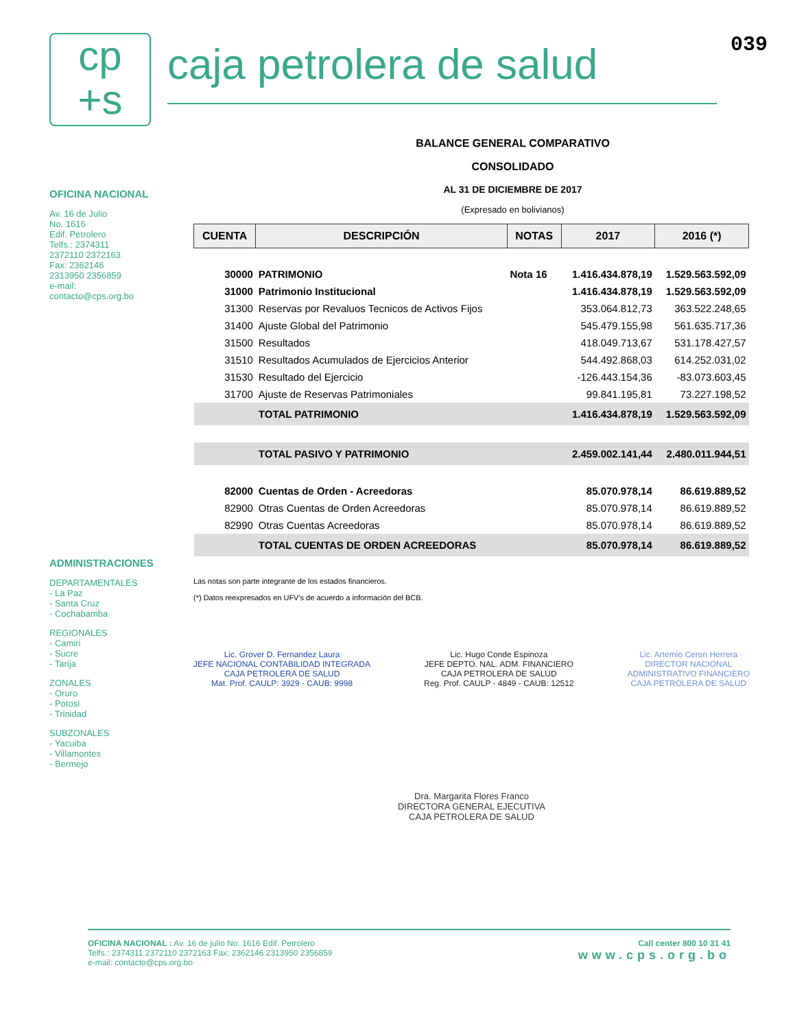cp
+s
caja petrolera de salud
039
OFICINA NACIONAL
Av. 16 de Julio
No. 1616
Edif. Petrolero
Telfs.: 2374311
2372110 2372163
Fax: 2362146
2313950 2356859
e-mail:
contacto@cps.org.bo
ADMINISTRACIONES
DEPARTAMENTALES
- La Paz
- Santa Cruz
- Cochabamba
REGIONALES
- Camiri
- Sucre
- Tarija
ZONALES
- Oruro
- Potosi
- Trinidad
SUBZONALES
- Yacuiba
- Villamontes
- Bermejo
BALANCE GENERAL COMPARATIVO
CONSOLIDADO
AL 31 DE DICIEMBRE DE 2017
(Expresado en bolivianos)
| CUENTA | DESCRIPCIÓN | NOTAS | 2017 | 2016 (*) |
| --- | --- | --- | --- | --- |
| 30000 | PATRIMONIO | Nota 16 | 1.416.434.878,19 | 1.529.563.592,09 |
| 31000 | Patrimonio Institucional | | 1.416.434.878,19 | 1.529.563.592,09 |
| 31300 | Reservas por Revaluos Tecnicos de Activos Fijos | | 353.064.812,73 | 363.522.248,65 |
| 31400 | Ajuste Global del Patrimonio | | 545.479.155,98 | 561.635.717,36 |
| 31500 | Resultados | | 418.049.713,67 | 531.178.427,57 |
| 31510 | Resultados Acumulados de Ejercicios Anterior | | 544.492.868,03 | 614.252.031,02 |
| 31530 | Resultado del Ejercicio | | -126.443.154,36 | -83.073.603,45 |
| 31700 | Ajuste de Reservas Patrimoniales | | 99.841.195,81 | 73.227.198,52 |
| | TOTAL PATRIMONIO | | 1.416.434.878,19 | 1.529.563.592,09 |
| | TOTAL PASIVO Y PATRIMONIO | | 2.459.002.141,44 | 2.480.011.944,51 |
| 82000 | Cuentas de Orden - Acreedoras | | 85.070.978,14 | 86.619.889,52 |
| 82900 | Otras Cuentas de Orden Acreedoras | | 85.070.978,14 | 86.619.889,52 |
| 82990 | Otras Cuentas Acreedoras | | 85.070.978,14 | 86.619.889,52 |
| | TOTAL CUENTAS DE ORDEN ACREEDORAS | | 85.070.978,14 | 86.619.889,52 |
Las notas son parte integrante de los estados financieros.
(*) Datos reexpresados en UFV's de acuerdo a información del BCB.
Lic. Grover D. Fernandez Laura
JEFE NACIONAL CONTABILIDAD INTEGRADA
CAJA PETROLERA DE SALUD
Mat. Prof. CAULP: 3929 - CAUB: 9998
Lic. Hugo Conde Espinoza
JEFE DEPTO. NAL. ADM. FINANCIERO
CAJA PETROLERA DE SALUD
Reg. Prof. CAULP - 4849 - CAUB: 12512
Lic. Artemio Ceron Herrera
DIRECTOR NACIONAL
ADMINISTRATIVO FINANCIERO
CAJA PETROLERA DE SALUD
Dra. Margarita Flores Franco
DIRECTORA GENERAL EJECUTIVA
CAJA PETROLERA DE SALUD
OFICINA NACIONAL : Av. 16 de julio No. 1616 Edif. Petrolero
Telfs.: 2374311 2372110 2372163 Fax: 2362146 2313950 2356859
e-mail: contacto@cps.org.bo
Call center 800 10 31 41
www.cps.org.bo